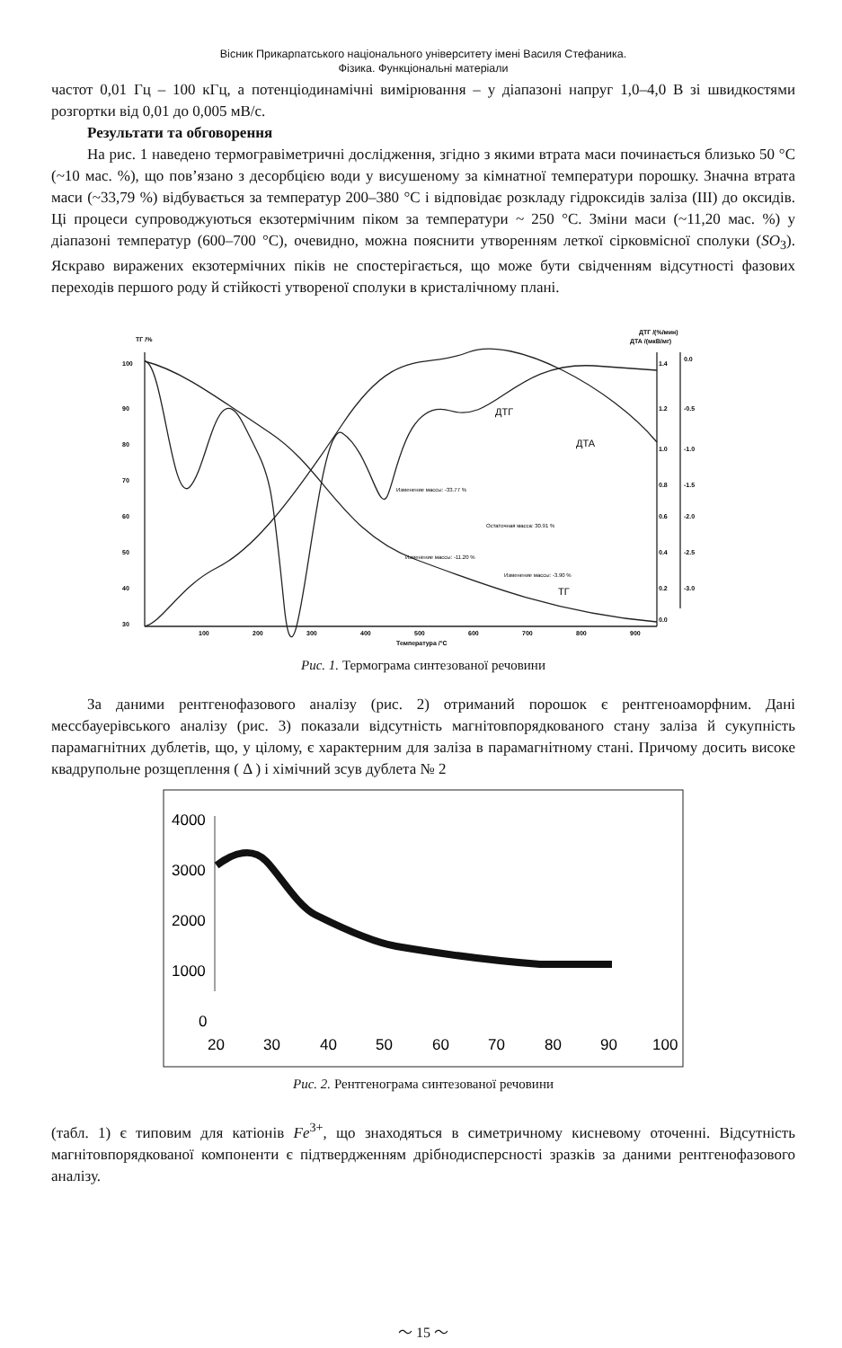Вісник Прикарпатського національного університету імені Василя Стефаника.
Фізика. Функціональні матеріали
частот 0,01 Гц – 100 кГц, а потенціодинамічні вимірювання – у діапазоні напруг 1,0–4,0 В зі швидкостями розгортки від 0,01 до 0,005 мВ/с.
Результати та обговорення
На рис. 1 наведено термогравіметричні дослідження, згідно з якими втрата маси починається близько 50 °С (~10 мас. %), що пов’язано з десорбцією води у висушеному за кімнатної температури порошку. Значна втрата маси (~33,79 %) відбувається за температур 200–380 °С і відповідає розкладу гідроксидів заліза (III) до оксидів. Ці процеси супроводжуються екзотермічним піком за температури ~ 250 °С. Зміни маси (~11,20 мас. %) у діапазоні температур (600–700 °С), очевидно, можна пояснити утворенням леткої сірковмісної сполуки (SO<sub>3</sub>). Яскраво виражених екзотермічних піків не спостерігається, що може бути свідченням відсутності фазових переходів першого роду й стійкості утвореної сполуки в кристалічному плані.
ТГ /%
ДТГ /(%/мин)
ДТА /(мкВ/мг)
100
90
80
70
60
50
40
30
100
200
300
400
500
600
700
800
900
Температура /°С
0.0
-0.5
-1.0
-1.5
-2.0
-2.5
-3.0
1.4
1.2
1.0
0.8
0.6
0.4
0.2
0.0
ДТГ
ДТА
ТГ
Изменение массы: -33.77 %
Остаточная масса: 30.91 %
Изменение массы: -11.20 %
Изменение массы: -3.90 %
Рис. 1. Термограма синтезованої речовини
За даними рентгенофазового аналізу (рис. 2) отриманий порошок є рентгеноаморфним. Дані мессбауерівського аналізу (рис. 3) показали відсутність магнітовпорядкованого стану заліза й сукупність парамагнітних дублетів, що, у цілому, є характерним для заліза в парамагнітному стані. Причому досить високе квадрупольне розщеплення ( Δ ) і хімічний зсув дублета № 2
4000
3000
2000
1000
0
20
30
40
50
60
70
80
90
100
Рис. 2. Рентгенограма синтезованої речовини
(табл. 1) є типовим для катіонів Fe<sup>3+</sup>, що знаходяться в симетричному кисневому оточенні. Відсутність магнітовпорядкованої компоненти є підтвердженням дрібнодисперсності зразків за даними рентгенофазового аналізу.
〜 15 〜